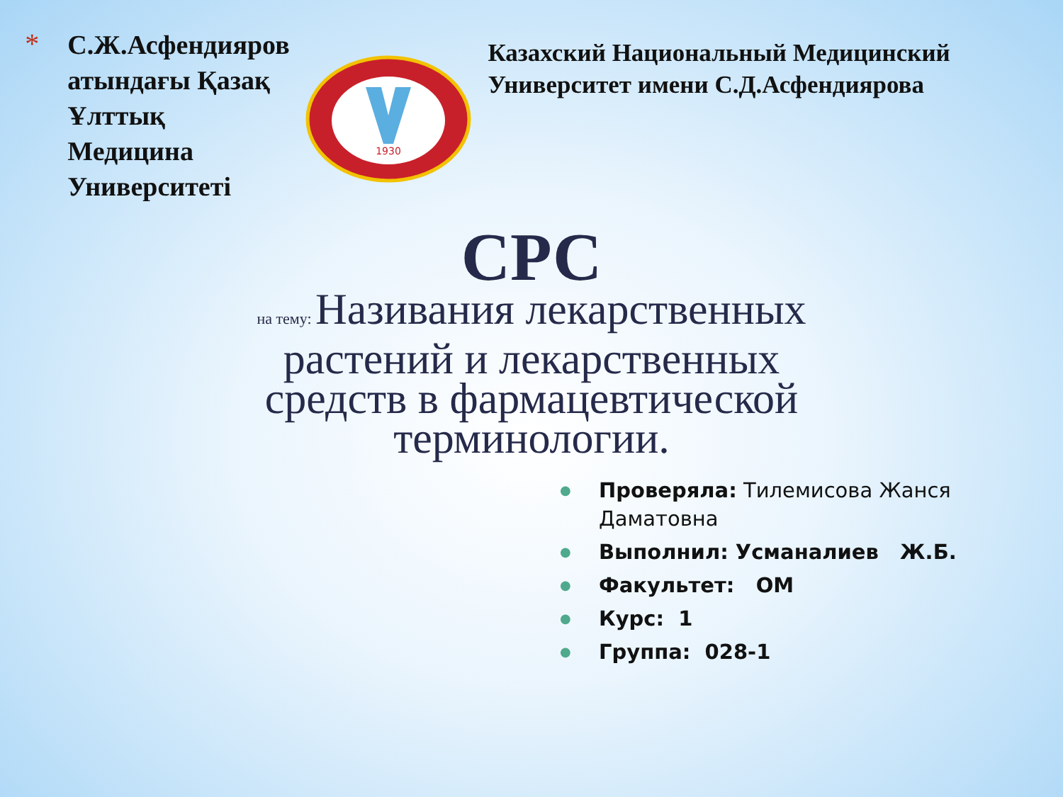*
С.Ж.Асфендияров атындағы Қазақ Ұлттық Медицина Университеті
1930
Казахский Национальный Медицинский Университет имени С.Д.Асфендиярова
СРС
на тему: Називания лекарственных растений и лекарственных средств в фармацевтической терминологии.
●
Проверяла: Тилемисова Жанся Даматовна
●
Выполнил: Усманалиев Ж.Б.
●
Факультет: ОМ
●
Курс: 1
●
Группа: 028-1